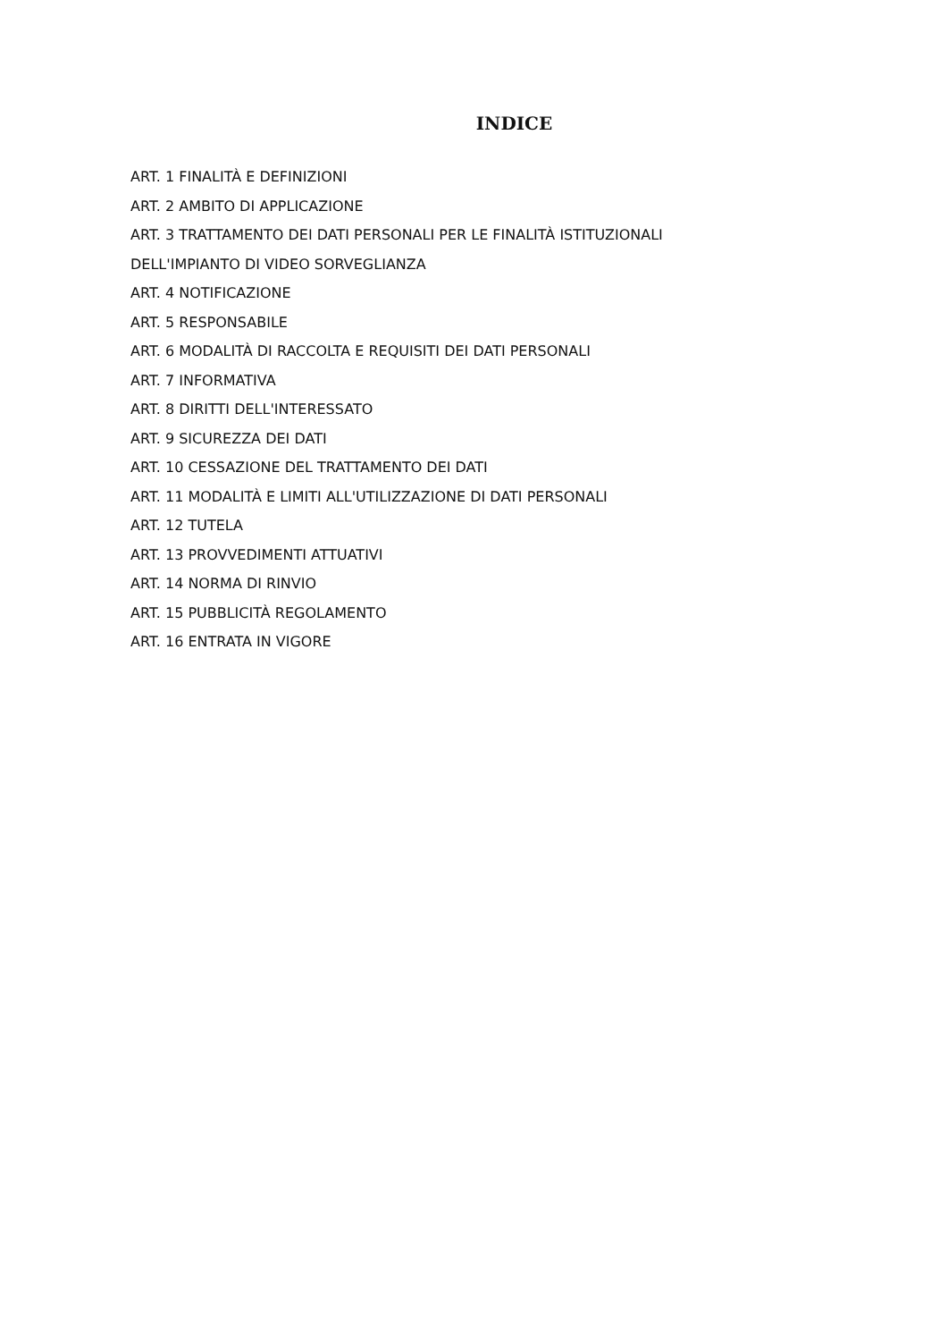INDICE
ART. 1 FINALITÀ E DEFINIZIONI
ART. 2 AMBITO DI APPLICAZIONE
ART. 3 TRATTAMENTO DEI DATI PERSONALI PER LE FINALITÀ ISTITUZIONALI
DELL'IMPIANTO DI VIDEO SORVEGLIANZA
ART. 4 NOTIFICAZIONE
ART. 5 RESPONSABILE
ART. 6 MODALITÀ DI RACCOLTA E REQUISITI DEI DATI PERSONALI
ART. 7 INFORMATIVA
ART. 8 DIRITTI DELL'INTERESSATO
ART. 9 SICUREZZA DEI DATI
ART. 10 CESSAZIONE DEL TRATTAMENTO DEI DATI
ART. 11 MODALITÀ E LIMITI ALL'UTILIZZAZIONE DI DATI PERSONALI
ART. 12 TUTELA
ART. 13 PROVVEDIMENTI ATTUATIVI
ART. 14 NORMA DI RINVIO
ART. 15 PUBBLICITÀ REGOLAMENTO
ART. 16 ENTRATA IN VIGORE